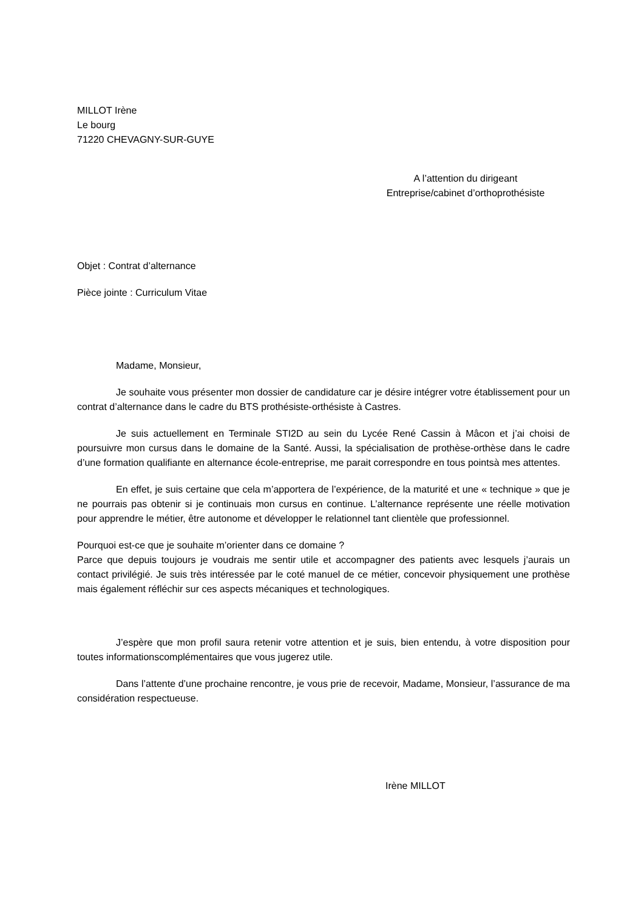MILLOT Irène
Le bourg
71220 CHEVAGNY-SUR-GUYE
A l’attention du dirigeant
Entreprise/cabinet d’orthoprothésiste
Objet : Contrat d’alternance
Pièce jointe : Curriculum Vitae
Madame, Monsieur,
Je souhaite vous présenter mon dossier de candidature car je désire intégrer votre établissement pour un contrat d’alternance dans le cadre du BTS prothésiste-orthésiste à Castres.
Je suis actuellement en Terminale STI2D au sein du Lycée René Cassin à Mâcon et j’ai choisi de poursuivre mon cursus dans le domaine de la Santé. Aussi, la spécialisation de prothèse-orthèse dans le cadre d’une formation qualifiante en alternance école-entreprise, me parait correspondre en tous pointsà mes attentes.
En effet, je suis certaine que cela m’apportera de l’expérience, de la maturité et une « technique » que je ne pourrais pas obtenir si je continuais mon cursus en continue. L’alternance représente une réelle motivation pour apprendre le métier, être autonome et développer le relationnel tant clientèle que professionnel.
Pourquoi est-ce que je souhaite m’orienter dans ce domaine ?
Parce que depuis toujours je voudrais me sentir utile et accompagner des patients avec lesquels j’aurais un contact privilégié. Je suis très intéressée par le coté manuel de ce métier, concevoir physiquement une prothèse mais également réfléchir sur ces aspects mécaniques et technologiques.
J’espère que mon profil saura retenir votre attention et je suis, bien entendu, à votre disposition pour toutes informationscomplémentaires que vous jugerez utile.
Dans l’attente d’une prochaine rencontre, je vous prie de recevoir, Madame, Monsieur, l’assurance de ma considération respectueuse.
Irène MILLOT